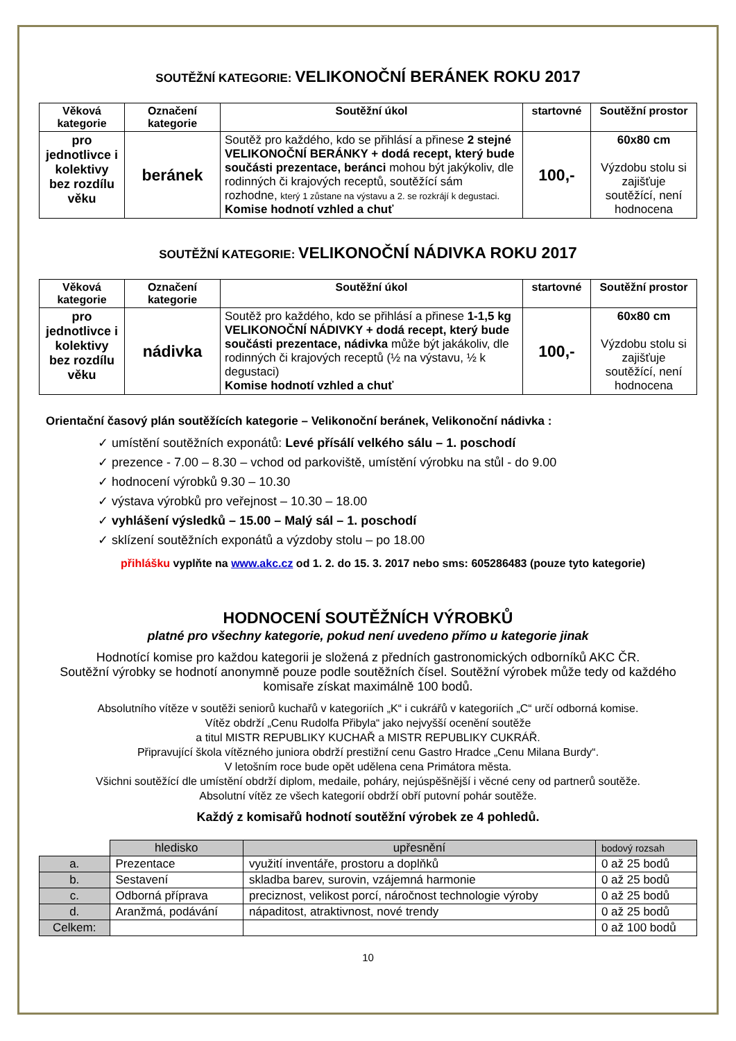SOUTĚŽNÍ KATEGORIE: VELIKONOČNÍ BERÁNEK ROKU 2017
| Věková kategorie | Označení kategorie | Soutěžní úkol | startovné | Soutěžní prostor |
| --- | --- | --- | --- | --- |
| pro jednotlivce i kolektivy bez rozdílu věku | beránek | Soutěž pro každého, kdo se přihlásí a přinese 2 stejné VELIKONOČNÍ BERÁNKY + dodá recept, který bude součásti prezentace, beránci mohou být jakýkoliv, dle rodinných či krajových receptů, soutěžící sám rozhodne, který 1 zůstane na výstavu a 2. se rozkrájí k degustaci. Komise hodnotí vzhled a chuť | 100,- | 60x80 cm Výzdobu stolu si zajišťuje soutěžící, není hodnocena |
SOUTĚŽNÍ KATEGORIE: VELIKONOČNÍ NÁDIVKA ROKU 2017
| Věková kategorie | Označení kategorie | Soutěžní úkol | startovné | Soutěžní prostor |
| --- | --- | --- | --- | --- |
| pro jednotlivce i kolektivy bez rozdílu věku | nádivka | Soutěž pro každého, kdo se přihlásí a přinese 1-1,5 kg VELIKONOČNÍ NÁDIVKY + dodá recept, který bude součásti prezentace, nádivka může být jakákoliv, dle rodinných či krajových receptů (½ na výstavu, ½ k degustaci) Komise hodnotí vzhled a chuť | 100,- | 60x80 cm Výzdobu stolu si zajišťuje soutěžící, není hodnocena |
Orientační časový plán soutěžících kategorie – Velikonoční beránek, Velikonoční nádivka :
✓ umístění soutěžních exponátů: Levé přísálí velkého sálu – 1. poschodí
✓ prezence - 7.00 – 8.30 – vchod od parkoviště, umístění výrobku na stůl - do 9.00
✓ hodnocení výrobků 9.30 – 10.30
✓ výstava výrobků pro veřejnost – 10.30 – 18.00
✓ vyhlášení výsledků – 15.00 – Malý sál – 1. poschodí
✓ sklízení soutěžních exponátů a výzdoby stolu – po 18.00
přihlášku vyplňte na www.akc.cz od 1. 2. do 15. 3. 2017 nebo sms: 605286483 (pouze tyto kategorie)
HODNOCENÍ SOUTĚŽNÍCH VÝROBKŮ
platné pro všechny kategorie, pokud není uvedeno přímo u kategorie jinak
Hodnotící komise pro každou kategorii je složená z předních gastronomických odborníků AKC ČR.
Soutěžní výrobky se hodnotí anonymně pouze podle soutěžních čísel. Soutěžní výrobek může tedy od každého komisaře získat maximálně 100 bodů.
Absolutního vítěze v soutěži seniorů kuchařů v kategoriích „K“ i cukrářů v kategoriích „C“ určí odborná komise.
Vítěz obdrží „Cenu Rudolfa Přibyla“ jako nejvyšší ocenění soutěže
a titul MISTR REPUBLIKY KUCHAŘ a MISTR REPUBLIKY CUKRÁŘ.
Připravující škola vítězného juniora obdrží prestižní cenu Gastro Hradce „Cenu Milana Burdy“.
V letošním roce bude opět udělena cena Primátora města.
Všichni soutěžící dle umístění obdrží diplom, medaile, poháry, nejúspěšnější i věcné ceny od partnerů soutěže.
Absolutní vítěz ze všech kategorií obdrží obří putovní pohár soutěže.
Každý z komisařů hodnotí soutěžní výrobek ze 4 pohledů.
| | hledisko | upřesnění | bodový rozsah |
| a. | Prezentace | využití inventáře, prostoru a doplňků | 0 až 25 bodů |
| b. | Sestavení | skladba barev, surovin, vzájemná harmonie | 0 až 25 bodů |
| c. | Odborná příprava | preciznost, velikost porcí, náročnost technologie výroby | 0 až 25 bodů |
| d. | Aranžmá, podávání | nápaditost, atraktivnost, nové trendy | 0 až 25 bodů |
| Celkem: | | | 0 až 100 bodů |
10